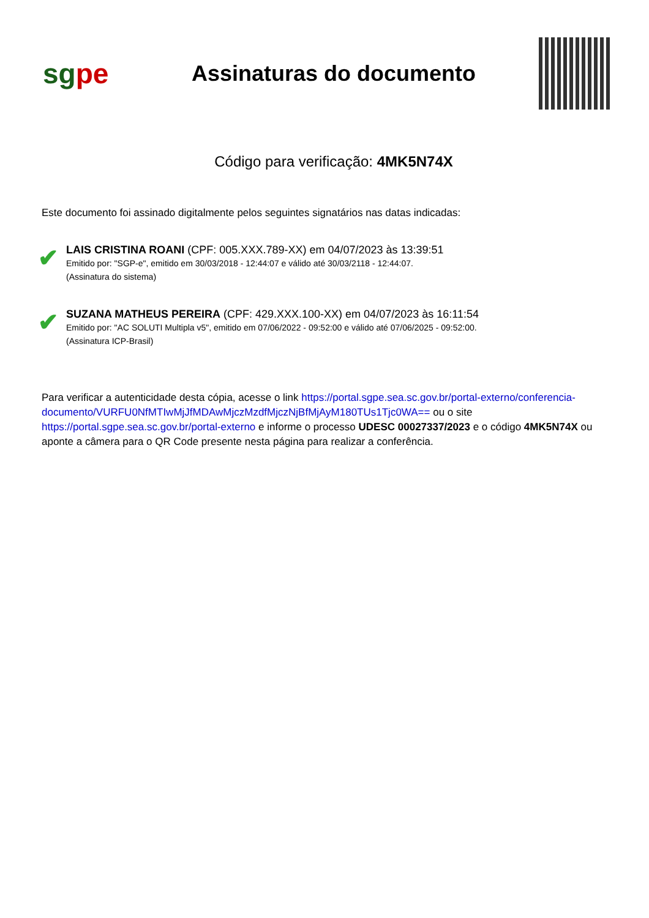sgpe
Assinaturas do documento
Código para verificação: 4MK5N74X
Este documento foi assinado digitalmente pelos seguintes signatários nas datas indicadas:
✔
LAIS CRISTINA ROANI (CPF: 005.XXX.789-XX) em 04/07/2023 às 13:39:51
Emitido por: "SGP-e", emitido em 30/03/2018 - 12:44:07 e válido até 30/03/2118 - 12:44:07.
(Assinatura do sistema)
✔
SUZANA MATHEUS PEREIRA (CPF: 429.XXX.100-XX) em 04/07/2023 às 16:11:54
Emitido por: "AC SOLUTI Multipla v5", emitido em 07/06/2022 - 09:52:00 e válido até 07/06/2025 - 09:52:00.
(Assinatura ICP-Brasil)
Para verificar a autenticidade desta cópia, acesse o link https://portal.sgpe.sea.sc.gov.br/portal-externo/conferencia-documento/VURFU0NfMTIwMjJfMDAwMjczMzdfMjczNjBfMjAyM180TUs1Tjc0WA== ou o site https://portal.sgpe.sea.sc.gov.br/portal-externo e informe o processo UDESC 00027337/2023 e o código 4MK5N74X ou aponte a câmera para o QR Code presente nesta página para realizar a conferência.